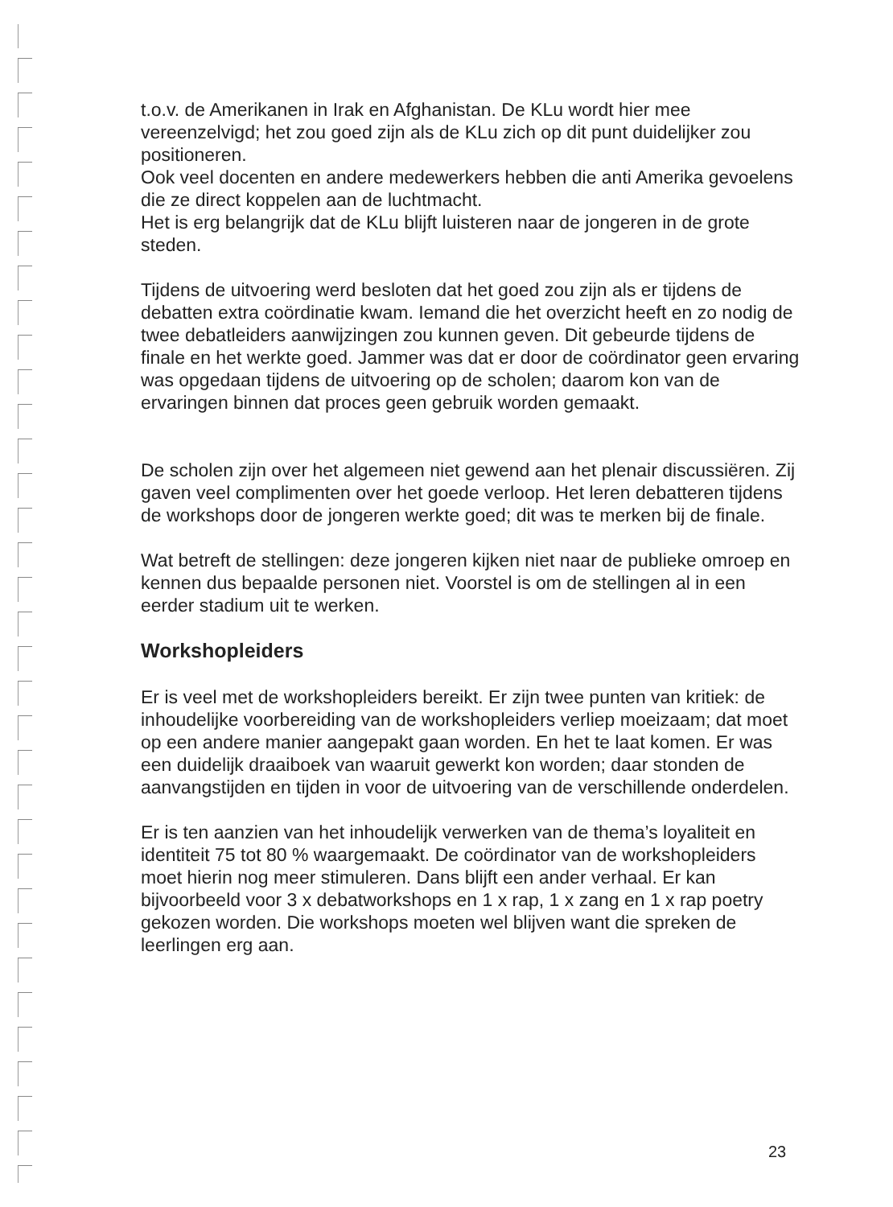t.o.v. de Amerikanen in Irak en Afghanistan. De KLu wordt hier mee vereenzelvigd; het zou goed zijn als de KLu zich op dit punt duidelijker zou positioneren.
Ook veel docenten en andere medewerkers hebben die anti Amerika gevoelens die ze direct koppelen aan de luchtmacht.
Het is erg belangrijk dat de KLu blijft luisteren naar de jongeren in de grote steden.
Tijdens de uitvoering werd besloten dat het goed zou zijn als er tijdens de debatten extra coördinatie kwam. Iemand die het overzicht heeft en zo nodig de twee debatleiders aanwijzingen zou kunnen geven. Dit gebeurde tijdens de finale en het werkte goed. Jammer was dat er door de coördinator geen ervaring was opgedaan tijdens de uitvoering op de scholen; daarom kon van de ervaringen binnen dat proces geen gebruik worden gemaakt.
De scholen zijn over het algemeen niet gewend aan het plenair discussiëren. Zij gaven veel complimenten over het goede verloop. Het leren debatteren tijdens de workshops door de jongeren werkte goed; dit was te merken bij de finale.
Wat betreft de stellingen: deze jongeren kijken niet naar de publieke omroep en kennen dus bepaalde personen niet. Voorstel is om de stellingen al in een eerder stadium uit te werken.
Workshopleiders
Er is veel met de workshopleiders bereikt. Er zijn twee punten van kritiek: de inhoudelijke voorbereiding van de workshopleiders verliep moeizaam; dat moet op een andere manier aangepakt gaan worden. En het te laat komen. Er was een duidelijk draaiboek van waaruit gewerkt kon worden; daar stonden de aanvangstijden en tijden in voor de uitvoering van de verschillende onderdelen.
Er is ten aanzien van het inhoudelijk verwerken van de thema’s loyaliteit en identiteit 75 tot 80 % waargemaakt. De coördinator van de workshopleiders moet hierin nog meer stimuleren. Dans blijft een ander verhaal. Er kan bijvoorbeeld voor 3 x debatworkshops en 1 x rap, 1 x zang en 1 x rap poetry gekozen worden. Die workshops moeten wel blijven want die spreken de leerlingen erg aan.
23